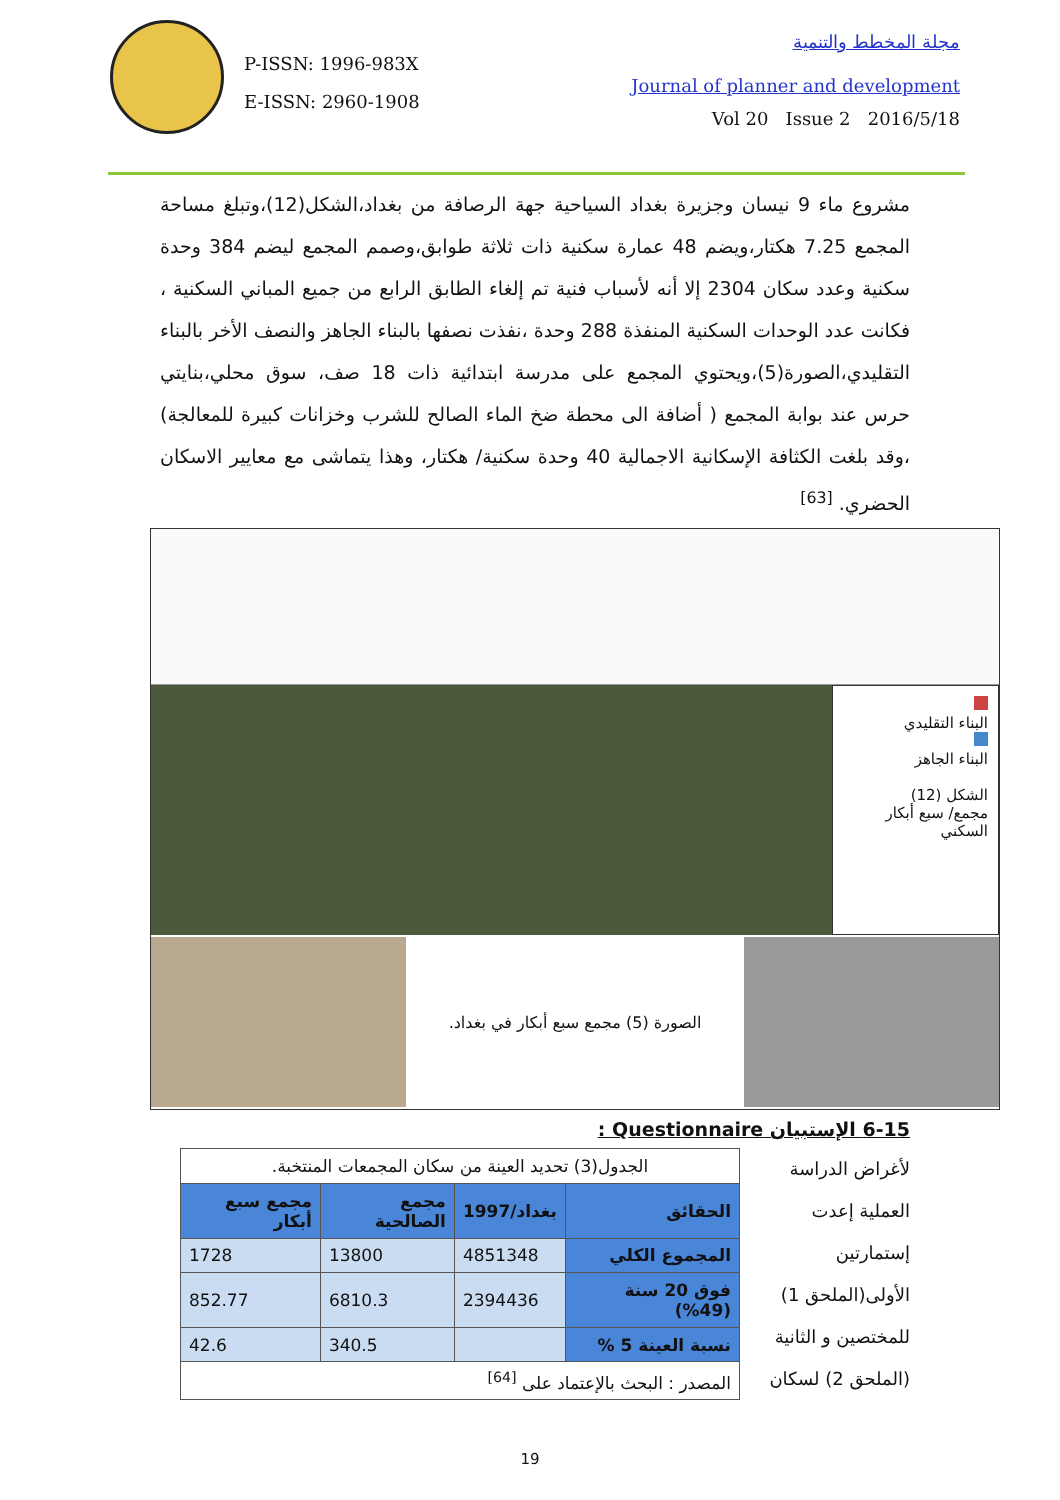P-ISSN: 1996-983X
E-ISSN: 2960-1908
مجلة المخطط والتنمية
Journal of planner and development
Vol 20 Issue 2 2016/5/18
مشروع ماء 9 نيسان وجزيرة بغداد السياحية جهة الرصافة من بغداد،الشكل(12)،وتبلغ مساحة المجمع 7.25 هكتار،ويضم 48 عمارة سكنية ذات ثلاثة طوابق،وصمم المجمع ليضم 384 وحدة سكنية وعدد سكان 2304 إلا أنه لأسباب فنية تم إلغاء الطابق الرابع من جميع المباني السكنية ، فكانت عدد الوحدات السكنية المنفذة 288 وحدة ،نفذت نصفها بالبناء الجاهز والنصف الأخر بالبناء التقليدي،الصورة(5)،ويحتوي المجمع على مدرسة ابتدائية ذات 18 صف، سوق محلي،بنايتي حرس عند بوابة المجمع ( أضافة الى محطة ضخ الماء الصالح للشرب وخزانات كبيرة للمعالجة) ،وقد بلغت الكثافة الإسكانية الاجمالية 40 وحدة سكنية/ هكتار، وهذا يتماشى مع معايير الاسكان الحضري. <sup>[63]</sup>
البناء التقليدي
البناء الجاهز
الشكل (12)
مجمع/ سبع أبكار السكني
الصورة (5) مجمع سبع أبكار في بغداد.
6-15 الإستبيان Questionnaire :
لأغراض الدراسة العملية إعدت إستمارتين الأولى(الملحق 1) للمختصين و الثانية (الملحق 2) لسكان
| الجدول(3) تحديد العينة من سكان المجمعات المنتخبة. | | | |
| الحقائق | بغداد/1997 | مجمع الصالحية | مجمع سبع أبكار |
| المجموع الكلي | 4851348 | 13800 | 1728 |
| فوق 20 سنة (49%) | 2394436 | 6810.3 | 852.77 |
| نسبة العينة 5 % | | 340.5 | 42.6 |
| المصدر : البحث بالإعتماد على <sup>[64]</sup> | | | |
19